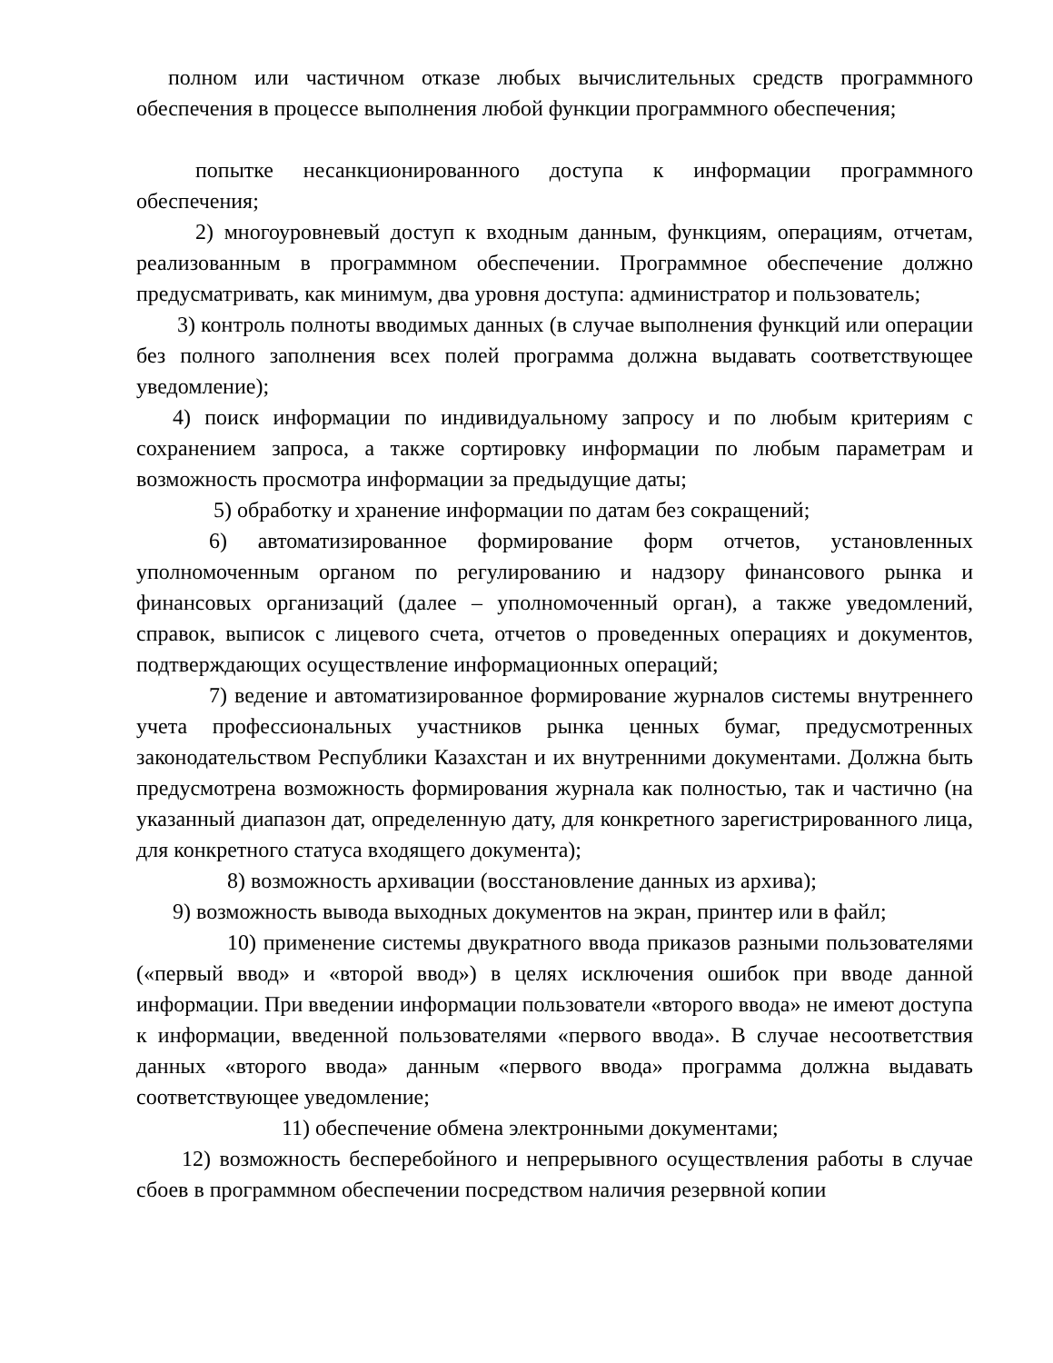полном или частичном отказе любых вычислительных средств программного обеспечения в процессе выполнения любой функции программного обеспечения;
попытке несанкционированного доступа к информации программного обеспечения;
2) многоуровневый доступ к входным данным, функциям, операциям, отчетам, реализованным в программном обеспечении. Программное обеспечение должно предусматривать, как минимум, два уровня доступа: администратор и пользователь;
3) контроль полноты вводимых данных (в случае выполнения функций или операции без полного заполнения всех полей программа должна выдавать соответствующее уведомление);
4) поиск информации по индивидуальному запросу и по любым критериям с сохранением запроса, а также сортировку информации по любым параметрам и возможность просмотра информации за предыдущие даты;
5) обработку и хранение информации по датам без сокращений;
6) автоматизированное формирование форм отчетов, установленных уполномоченным органом по регулированию и надзору финансового рынка и финансовых организаций (далее – уполномоченный орган), а также уведомлений, справок, выписок с лицевого счета, отчетов о проведенных операциях и документов, подтверждающих осуществление информационных операций;
7) ведение и автоматизированное формирование журналов системы внутреннего учета профессиональных участников рынка ценных бумаг, предусмотренных законодательством Республики Казахстан и их внутренними документами. Должна быть предусмотрена возможность формирования журнала как полностью, так и частично (на указанный диапазон дат, определенную дату, для конкретного зарегистрированного лица, для конкретного статуса входящего документа);
8) возможность архивации (восстановление данных из архива);
9) возможность вывода выходных документов на экран, принтер или в файл;
10) применение системы двукратного ввода приказов разными пользователями («первый ввод» и «второй ввод») в целях исключения ошибок при вводе данной информации. При введении информации пользователи «второго ввода» не имеют доступа к информации, введенной пользователями «первого ввода». В случае несоответствия данных «второго ввода» данным «первого ввода» программа должна выдавать соответствующее уведомление;
11) обеспечение обмена электронными документами;
12) возможность бесперебойного и непрерывного осуществления работы в случае сбоев в программном обеспечении посредством наличия резервной копии